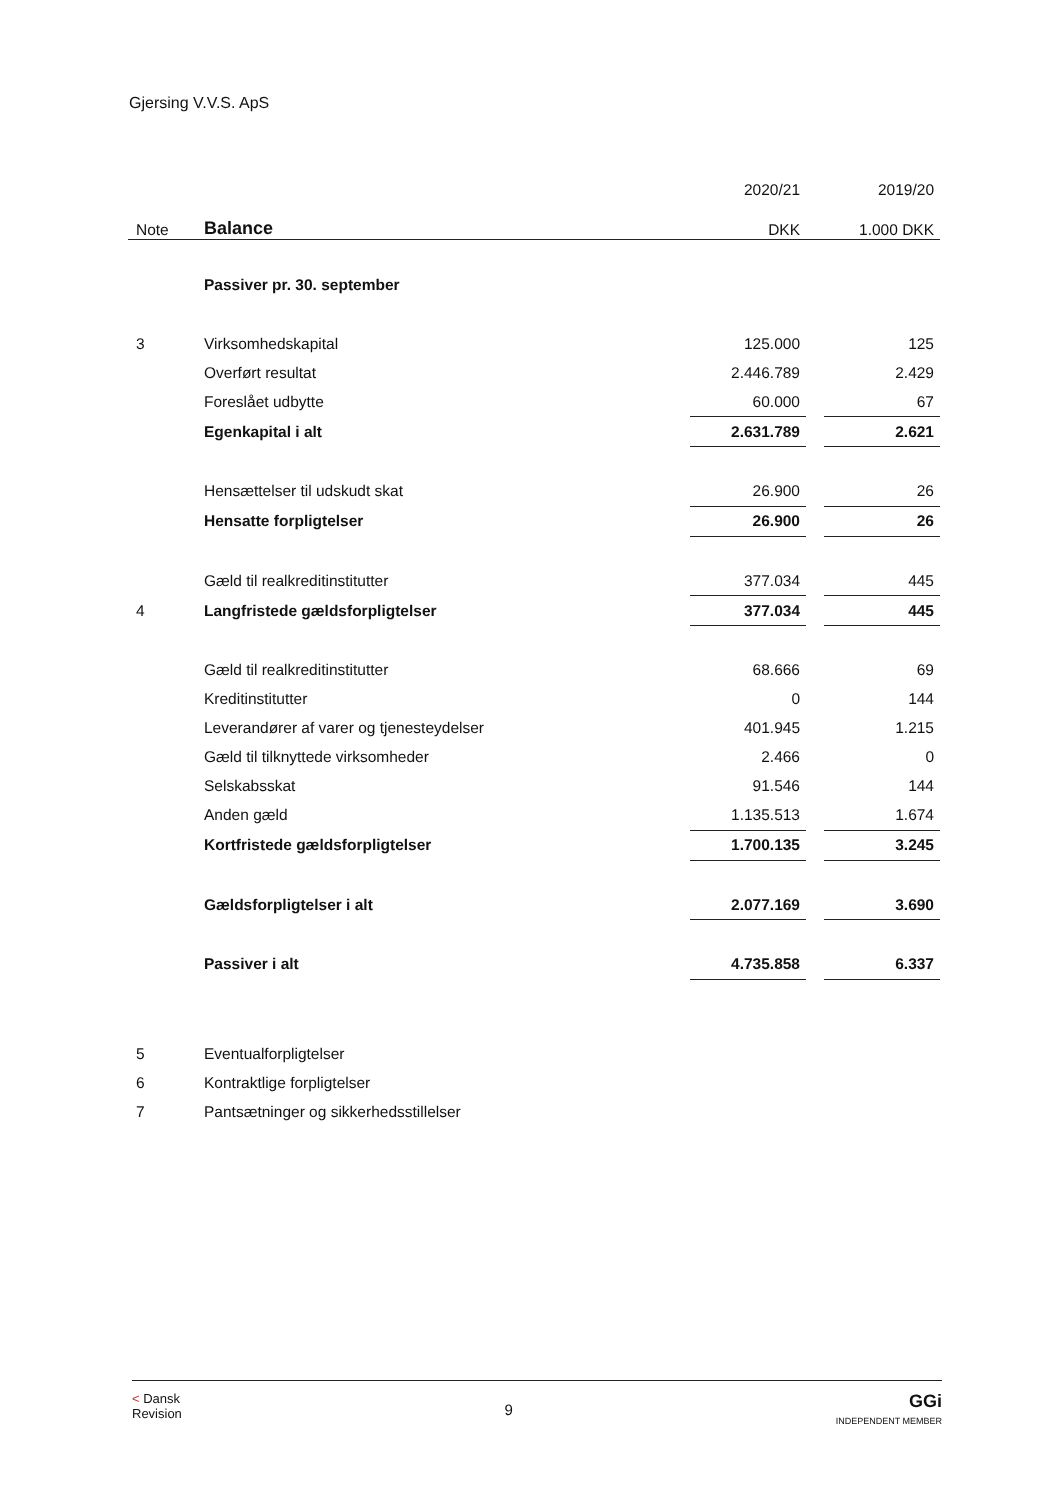Gjersing V.V.S. ApS
| | | 2020/21 | | 2019/20 |
| --- | --- | --- | --- | --- |
| Note | Balance | DKK | | 1.000 DKK |
| | Passiver pr. 30. september | | | |
| 3 | Virksomhedskapital | 125.000 | | 125 |
| | Overført resultat | 2.446.789 | | 2.429 |
| | Foreslået udbytte | 60.000 | | 67 |
| | Egenkapital i alt | 2.631.789 | | 2.621 |
| | Hensættelser til udskudt skat | 26.900 | | 26 |
| | Hensatte forpligtelser | 26.900 | | 26 |
| | Gæld til realkreditinstitutter | 377.034 | | 445 |
| 4 | Langfristede gældsforpligtelser | 377.034 | | 445 |
| | Gæld til realkreditinstitutter | 68.666 | | 69 |
| | Kreditinstitutter | 0 | | 144 |
| | Leverandører af varer og tjenesteydelser | 401.945 | | 1.215 |
| | Gæld til tilknyttede virksomheder | 2.466 | | 0 |
| | Selskabsskat | 91.546 | | 144 |
| | Anden gæld | 1.135.513 | | 1.674 |
| | Kortfristede gældsforpligtelser | 1.700.135 | | 3.245 |
| | Gældsforpligtelser i alt | 2.077.169 | | 3.690 |
| | Passiver i alt | 4.735.858 | | 6.337 |
| 5 | Eventualforpligtelser | | | |
| 6 | Kontraktlige forpligtelser | | | |
| 7 | Pantsætninger og sikkerhedsstillelser | | | |
< Dansk
Revision
9
GGi
INDEPENDENT MEMBER